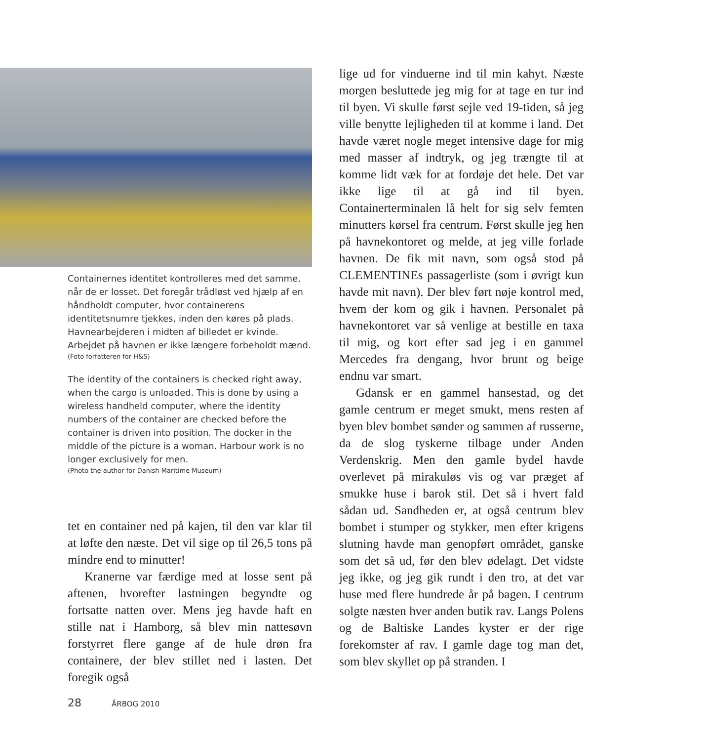Containernes identitet kontrolleres med det samme, når de er losset. Det foregår trådløst ved hjælp af en håndholdt computer, hvor containerens identitetsnumre tjekkes, inden den køres på plads. Havnearbejderen i midten af billedet er kvinde. Arbejdet på havnen er ikke længere forbeholdt mænd.
(Foto forfatteren for H&S)
The identity of the containers is checked right away, when the cargo is unloaded. This is done by using a wireless handheld computer, where the identity numbers of the container are checked before the container is driven into position. The docker in the middle of the picture is a woman. Harbour work is no longer exclusively for men.
(Photo the author for Danish Maritime Museum)
tet en container ned på kajen, til den var klar til at løfte den næste. Det vil sige op til 26,5 tons på mindre end to minutter!
Kranerne var færdige med at losse sent på aftenen, hvorefter lastningen begyndte og fortsatte natten over. Mens jeg havde haft en stille nat i Hamborg, så blev min nattesøvn forstyrret flere gange af de hule drøn fra containere, der blev stillet ned i lasten. Det foregik også
lige ud for vinduerne ind til min kahyt. Næste morgen besluttede jeg mig for at tage en tur ind til byen. Vi skulle først sejle ved 19-tiden, så jeg ville benytte lejligheden til at komme i land. Det havde været nogle meget intensive dage for mig med masser af indtryk, og jeg trængte til at komme lidt væk for at fordøje det hele. Det var ikke lige til at gå ind til byen. Containerterminalen lå helt for sig selv femten minutters kørsel fra centrum. Først skulle jeg hen på havnekontoret og melde, at jeg ville forlade havnen. De fik mit navn, som også stod på CLEMENTINEs passagerliste (som i øvrigt kun havde mit navn). Der blev ført nøje kontrol med, hvem der kom og gik i havnen. Personalet på havnekontoret var så venlige at bestille en taxa til mig, og kort efter sad jeg i en gammel Mercedes fra dengang, hvor brunt og beige endnu var smart.
Gdansk er en gammel hansestad, og det gamle centrum er meget smukt, mens resten af byen blev bombet sønder og sammen af russerne, da de slog tyskerne tilbage under Anden Verdenskrig. Men den gamle bydel havde overlevet på mirakuløs vis og var præget af smukke huse i barok stil. Det så i hvert fald sådan ud. Sandheden er, at også centrum blev bombet i stumper og stykker, men efter krigens slutning havde man genopført området, ganske som det så ud, før den blev ødelagt. Det vidste jeg ikke, og jeg gik rundt i den tro, at det var huse med flere hundrede år på bagen. I centrum solgte næsten hver anden butik rav. Langs Polens og de Baltiske Landes kyster er der rige forekomster af rav. I gamle dage tog man det, som blev skyllet op på stranden. I
28 ÅRBOG 2010